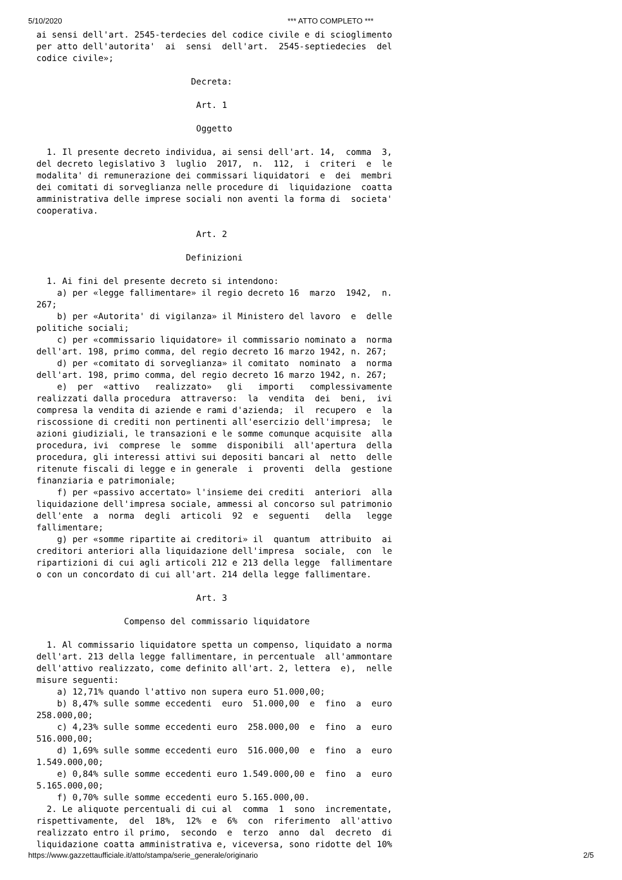5/10/2020 *** ATTO COMPLETO ***
ai sensi dell'art. 2545-terdecies del codice civile e di scioglimento
per atto dell'autorita'  ai  sensi  dell'art.  2545-septiedecies  del
codice civile»;

                              Decreta:

                               Art. 1

                               Oggetto

  1. Il presente decreto individua, ai sensi dell'art. 14,  comma  3,
del decreto legislativo 3  luglio  2017,  n.  112,  i  criteri  e  le
modalita' di remunerazione dei commissari liquidatori  e  dei  membri
dei comitati di sorveglianza nelle procedure di  liquidazione  coatta
amministrativa delle imprese sociali non aventi la forma di  societa'
cooperativa.

                               Art. 2

                             Definizioni

  1. Ai fini del presente decreto si intendono:
    a) per «legge fallimentare» il regio decreto 16  marzo  1942,  n.
267;
    b) per «Autorita' di vigilanza» il Ministero del lavoro  e  delle
politiche sociali;
    c) per «commissario liquidatore» il commissario nominato a  norma
dell'art. 198, primo comma, del regio decreto 16 marzo 1942, n. 267;
    d) per «comitato di sorveglianza» il comitato  nominato  a  norma
dell'art. 198, primo comma, del regio decreto 16 marzo 1942, n. 267;
    e)  per  «attivo   realizzato»   gli   importi   complessivamente
realizzati dalla procedura  attraverso:  la  vendita  dei  beni,  ivi
compresa la vendita di aziende e rami d'azienda;  il  recupero  e  la
riscossione di crediti non pertinenti all'esercizio dell'impresa;  le
azioni giudiziali, le transazioni e le somme comunque acquisite  alla
procedura, ivi  comprese  le  somme  disponibili  all'apertura  della
procedura, gli interessi attivi sui depositi bancari al  netto  delle
ritenute fiscali di legge e in generale  i  proventi  della  gestione
finanziaria e patrimoniale;
    f) per «passivo accertato» l'insieme dei crediti  anteriori  alla
liquidazione dell'impresa sociale, ammessi al concorso sul patrimonio
dell'ente  a  norma  degli  articoli  92  e  seguenti   della   legge
fallimentare;
    g) per «somme ripartite ai creditori» il  quantum  attribuito  ai
creditori anteriori alla liquidazione dell'impresa  sociale,  con  le
ripartizioni di cui agli articoli 212 e 213 della legge  fallimentare
o con un concordato di cui all'art. 214 della legge fallimentare.

                               Art. 3

                 Compenso del commissario liquidatore

  1. Al commissario liquidatore spetta un compenso, liquidato a norma
dell'art. 213 della legge fallimentare, in percentuale  all'ammontare
dell'attivo realizzato, come definito all'art. 2, lettera  e),  nelle
misure seguenti:
    a) 12,71% quando l'attivo non supera euro 51.000,00;
    b) 8,47% sulle somme eccedenti  euro  51.000,00  e  fino  a  euro
258.000,00;
    c) 4,23% sulle somme eccedenti euro  258.000,00  e  fino  a  euro
516.000,00;
    d) 1,69% sulle somme eccedenti euro  516.000,00  e  fino  a  euro
1.549.000,00;
    e) 0,84% sulle somme eccedenti euro 1.549.000,00 e  fino  a  euro
5.165.000,00;
    f) 0,70% sulle somme eccedenti euro 5.165.000,00.
  2. Le aliquote percentuali di cui al  comma  1  sono  incrementate,
rispettivamente,  del  18%,  12%  e  6%  con  riferimento  all'attivo
realizzato entro il primo,  secondo  e  terzo  anno  dal  decreto  di
liquidazione coatta amministrativa e, viceversa, sono ridotte del 10%
https://www.gazzettaufficiale.it/atto/stampa/serie_generale/originario 2/5